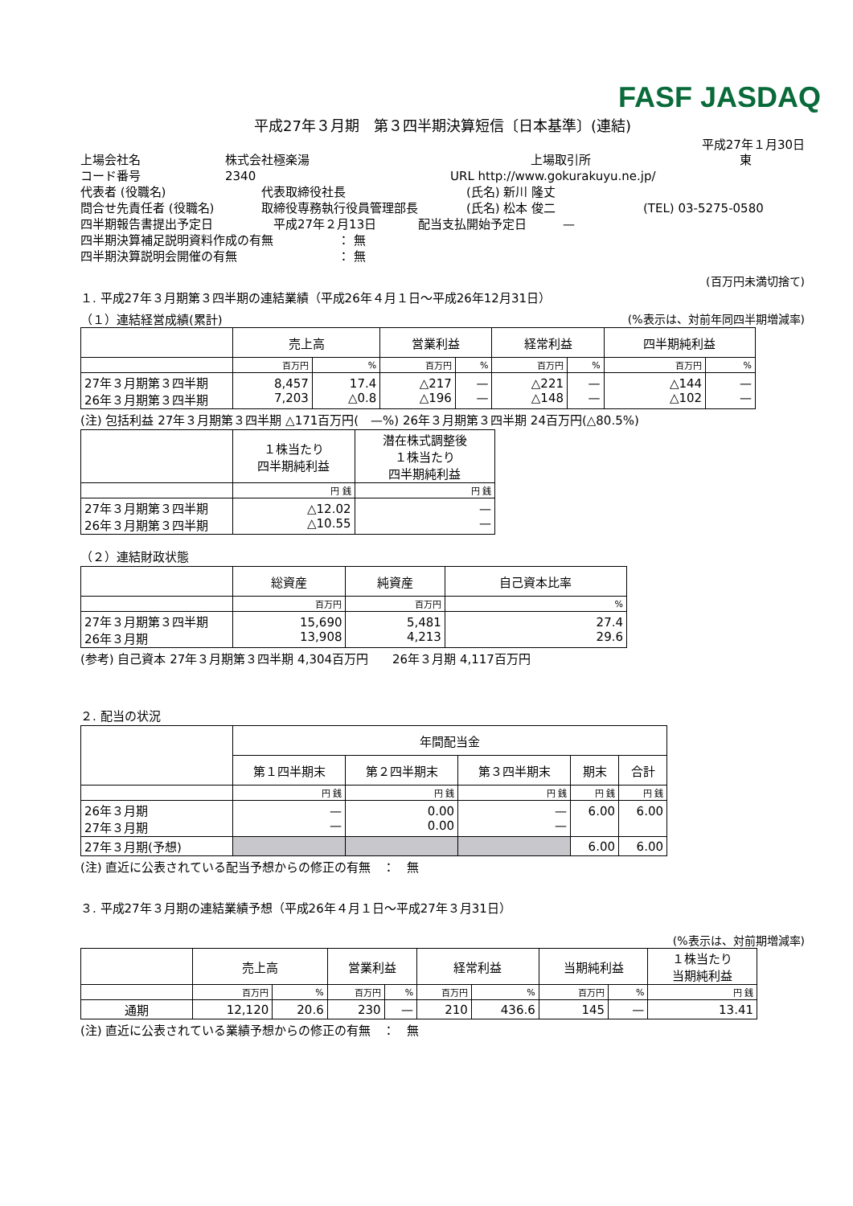FASF JASDAQ
平成27年３月期　第３四半期決算短信〔日本基準〕(連結)
平成27年１月30日
上場会社名 株式会社極楽湯 上場取引所 東
コード番号 2340 URL http://www.gokurakuyu.ne.jp/
代表者 (役職名) 代表取締役社長 (氏名) 新川 隆丈
問合せ先責任者 (役職名) 取締役専務執行役員管理部長 (氏名) 松本 俊二 (TEL) 03-5275-0580
四半期報告書提出予定日 平成27年２月13日 配当支払開始予定日　　　—
四半期決算補足説明資料作成の有無 ： 無
四半期決算説明会開催の有無 ： 無
(百万円未満切捨て)
１. 平成27年３月期第３四半期の連結業績（平成26年４月１日～平成26年12月31日）
（１）連結経営成績(累計) (%表示は、対前年同四半期増減率)
| | 売上高 | | 営業利益 | | 経常利益 | | 四半期純利益 | |
| --- | --- | --- | --- | --- | --- | --- | --- | --- |
| | 百万円 | % | 百万円 | % | 百万円 | % | 百万円 | % |
| 27年３月期第３四半期 26年３月期第３四半期 | 8,457 7,203 | 17.4 △0.8 | △217 △196 | — — | △221 △148 | — — | △144 △102 | — — |
(注) 包括利益 27年３月期第３四半期 △171百万円(　—%) 26年３月期第３四半期 24百万円(△80.5%)
| | １株当たり 四半期純利益 | 潜在株式調整後 １株当たり 四半期純利益 |
| --- | --- | --- |
| | 円 銭 | 円 銭 |
| 27年３月期第３四半期 26年３月期第３四半期 | △12.02 △10.55 | — — |
（２）連結財政状態
| | 総資産 | 純資産 | 自己資本比率 |
| --- | --- | --- | --- |
| | 百万円 | 百万円 | % |
| 27年３月期第３四半期 26年３月期 | 15,690 13,908 | 5,481 4,213 | 27.4 29.6 |
(参考) 自己資本 27年３月期第３四半期 4,304百万円　　26年３月期 4,117百万円
２. 配当の状況
| | 年間配当金 | | | | |
| --- | --- | --- | --- | --- | --- |
| | 第１四半期末 | 第２四半期末 | 第３四半期末 | 期末 | 合計 |
| | 円 銭 | 円 銭 | 円 銭 | 円 銭 | 円 銭 |
| 26年３月期 27年３月期 | — — | 0.00 0.00 | — — | 6.00 | 6.00 |
| 27年３月期(予想) | | | | 6.00 | 6.00 |
(注) 直近に公表されている配当予想からの修正の有無　：　無
３. 平成27年３月期の連結業績予想（平成26年４月１日～平成27年３月31日）
(%表示は、対前期増減率)
| | 売上高 | | 営業利益 | | 経常利益 | | 当期純利益 | | １株当たり 当期純利益 |
| --- | --- | --- | --- | --- | --- | --- | --- | --- | --- |
| | 百万円 | % | 百万円 | % | 百万円 | % | 百万円 | % | 円 銭 |
| 通期 | 12,120 | 20.6 | 230 | — | 210 | 436.6 | 145 | — | 13.41 |
(注) 直近に公表されている業績予想からの修正の有無　：　無